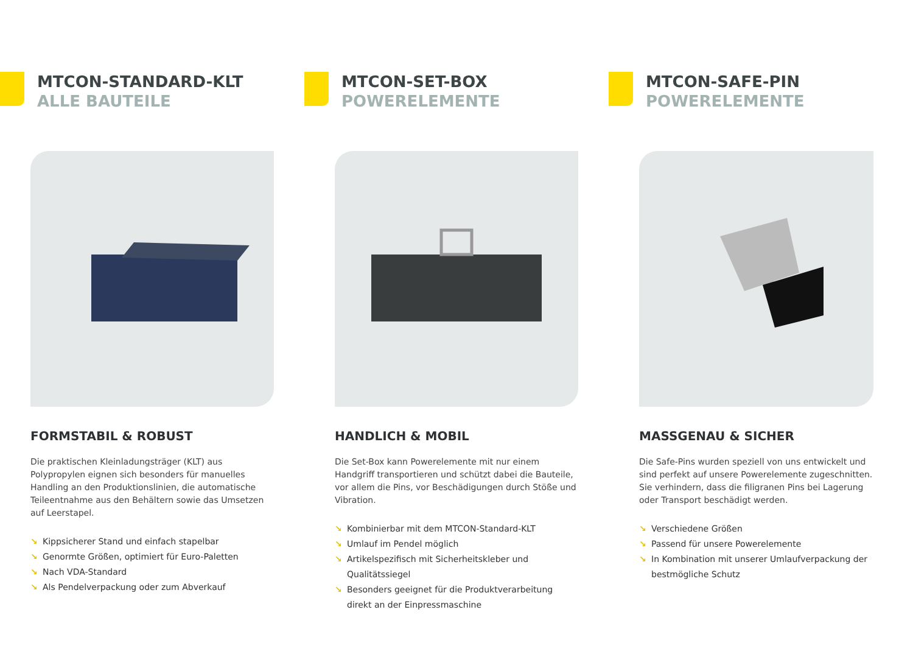MTCON-STANDARD-KLT
ALLE BAUTEILE
FORMSTABIL & ROBUST
Die praktischen Kleinladungsträger (KLT) aus Polypropylen eignen sich besonders für manuelles Handling an den Produktionslinien, die automatische Teileentnahme aus den Behältern sowie das Umsetzen auf Leerstapel.
↘ Kippsicherer Stand und einfach stapelbar
↘ Genormte Größen, optimiert für Euro-Paletten
↘ Nach VDA-Standard
↘ Als Pendelverpackung oder zum Abverkauf
MTCON-SET-BOX
POWERELEMENTE
HANDLICH & MOBIL
Die Set-Box kann Powerelemente mit nur einem Handgriff transportieren und schützt dabei die Bauteile, vor allem die Pins, vor Beschädigungen durch Stöße und Vibration.
↘ Kombinierbar mit dem MTCON-Standard-KLT
↘ Umlauf im Pendel möglich
↘ Artikelspezifisch mit Sicherheitskleber und Qualitätssiegel
↘ Besonders geeignet für die Produktverarbeitung direkt an der Einpressmaschine
MTCON-SAFE-PIN
POWERELEMENTE
MASSGENAU & SICHER
Die Safe-Pins wurden speziell von uns entwickelt und sind perfekt auf unsere Powerelemente zugeschnitten. Sie verhindern, dass die filigranen Pins bei Lagerung oder Transport beschädigt werden.
↘ Verschiedene Größen
↘ Passend für unsere Powerelemente
↘ In Kombination mit unserer Umlaufverpackung der bestmögliche Schutz